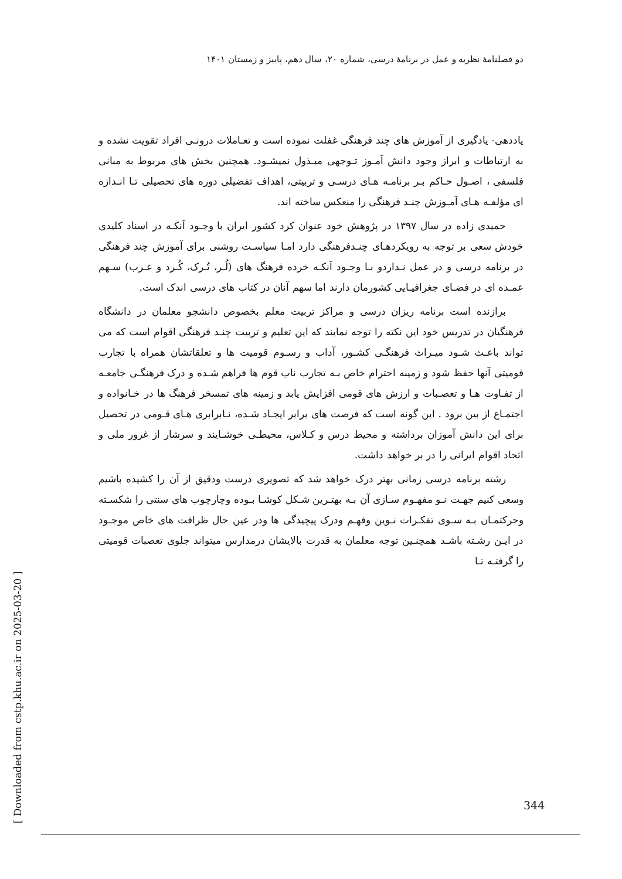دو فصلنامۀ نظریه و عمل در برنامۀ درسی، شماره ۲۰، سال دهم، پاییز و زمستان ۱۴۰۱
یاددهی- یادگیری از آموزش های چند فرهنگی غفلت نموده است و تعـاملات درونـی افراد تقویت نشده و به ارتباطات و ابراز وجود دانش آمـوز تـوجهی مبـذول نمیشـود. همچنین بخش های مربوط به مبانی فلسفی ، اصـول حـاکم بـر برنامـه هـای درسـی و تربیتی، اهداف تفضیلی دوره های تحصیلی تـا انـدازه ای مؤلفـه هـای آمـوزش چنـد فرهنگی را منعکس ساخته اند.
حمیدی زاده در سال ۱۳۹۷ در پژوهش خود عنوان کرد کشور ایران با وجـود آنکـه در اسناد کلیدی خودش سعی بر توجه به رویکردهـای چنـدفرهنگی دارد امـا سیاسـت روشنی برای آموزش چند فرهنگی در برنامه درسی و در عمل نـداردو بـا وجـود آنکـه خرده فرهنگ های (لُـر، تُـرک، کُـرد و عـرب) سـهم عمـده ای در فضـای جغرافیـایی کشورمان دارند اما سهم آنان در کتاب های درسی اندک است.
برازنده است برنامه ریزان درسی و مراکز تربیت معلم بخصوص دانشجو معلمان در دانشگاه فرهنگیان در تدریس خود این نکته را توجه نمایند که این تعلیم و تربیت چنـد فرهنگی اقوام است که می تواند باعـث شـود میـراث فرهنگـی کشـور، آداب و رسـوم قومیت ها و تعلقاتشان همراه با تجارب قومیتی آنها حفظ شود و زمینه احترام خاص بـه تجارب ناب قوم ها فراهم شـده و درک فرهنگـی جامعـه از تفـاوت هـا و تعصـبات و ارزش های قومی افزایش یابد و زمینه های تمسخر فرهنگ ها در خـانواده و اجتمـاع از بین برود . این گونه است که فرصت های برابر ایجـاد شـده، نـابرابری هـای قـومی در تحصیل برای این دانش آموزان برداشته و محیط درس و کـلاس، محیطـی خوشـایند و سرشار از غرور ملی و اتحاد اقوام ایرانی را در بر خواهد داشت.
رشته برنامه درسی زمانی بهتر درک خواهد شد که تصویری درست ودقیق از آن را کشیده باشیم وسعی کنیم جهـت نـو مفهـوم سـازی آن بـه بهتـرین شـکل کوشـا بـوده وچارچوب های سنتی را شکسـته وحرکتمـان بـه سـوی تفکـرات نـوین وفهـم ودرک پیچیدگی ها ودر عین حال ظرافت های خاص موجـود در ایـن رشـته باشـد همچنـین توجه معلمان به قدرت بالایشان درمدارس میتواند جلوی تعصبات قومیتی را گرفتـه تـا
[ Downloaded from cstp.khu.ac.ir on 2025-03-20 ]
344